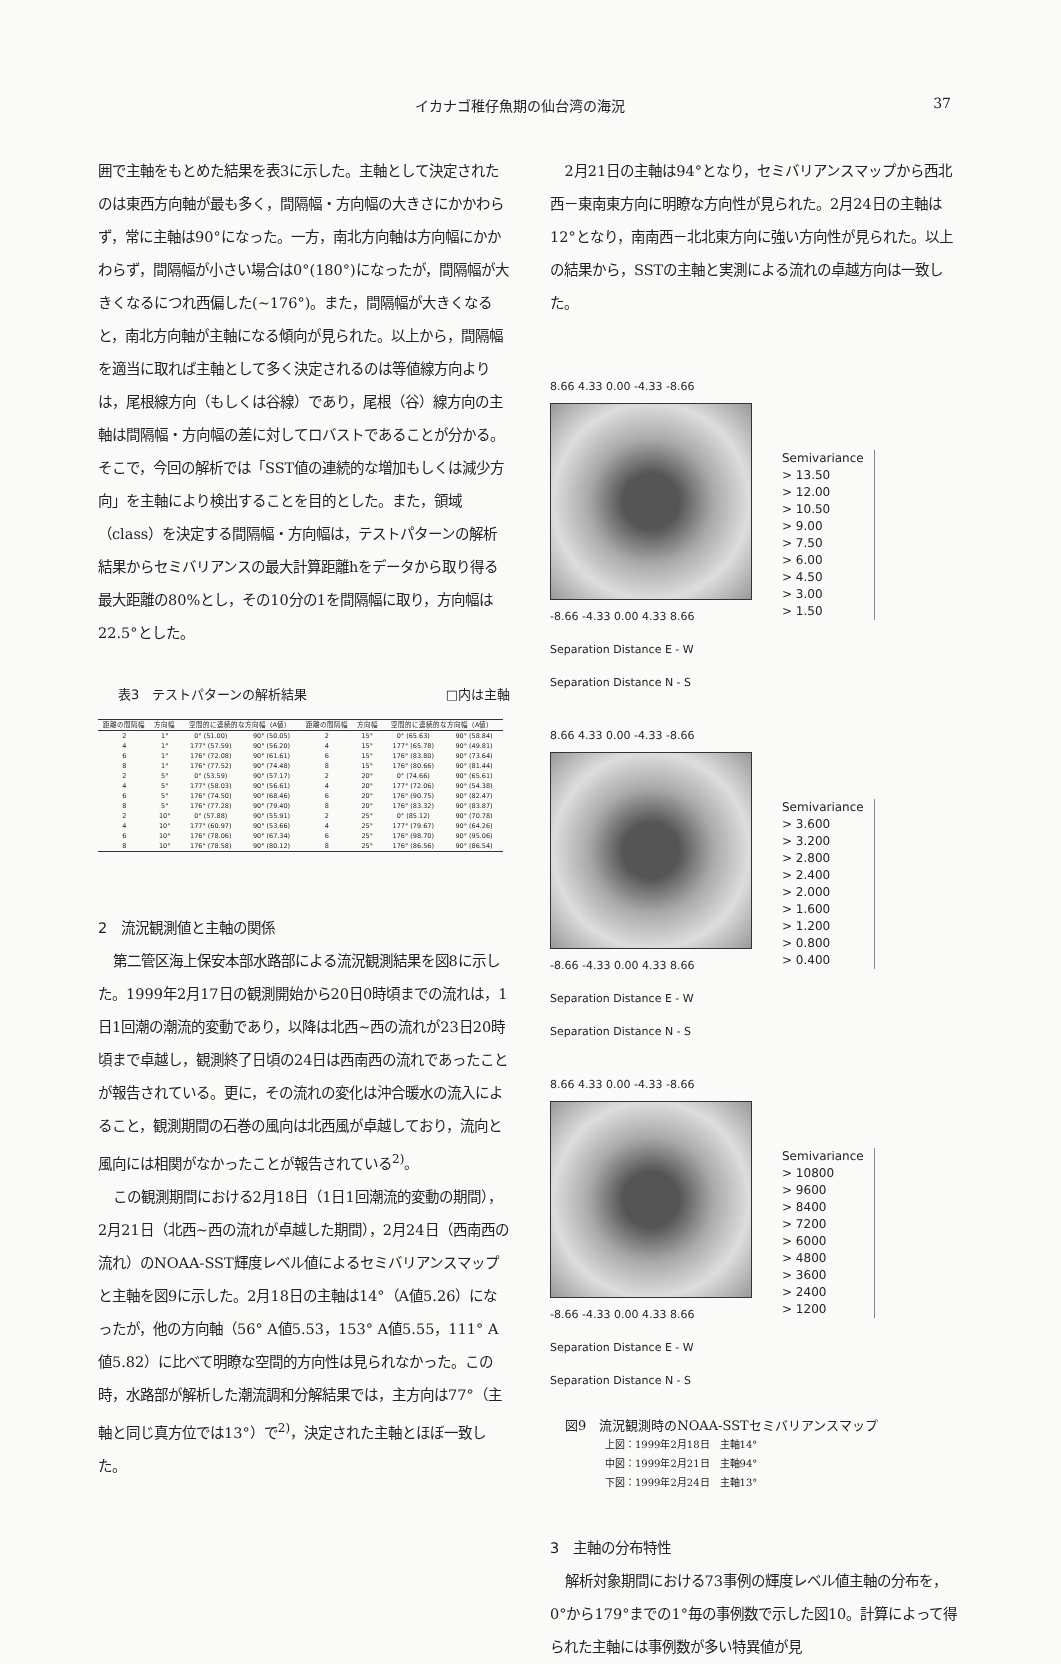イカナゴ稚仔魚期の仙台湾の海況 37
囲で主軸をもとめた結果を表3に示した。主軸として決定されたのは東西方向軸が最も多く，間隔幅・方向幅の大きさにかかわらず，常に主軸は90°になった。一方，南北方向軸は方向幅にかかわらず，間隔幅が小さい場合は0°(180°)になったが，間隔幅が大きくなるにつれ西偏した(~176°)。また，間隔幅が大きくなると，南北方向軸が主軸になる傾向が見られた。以上から，間隔幅を適当に取れば主軸として多く決定されるのは等値線方向よりは，尾根線方向（もしくは谷線）であり，尾根（谷）線方向の主軸は間隔幅・方向幅の差に対してロバストであることが分かる。そこで，今回の解析では「SST値の連続的な増加もしくは減少方向」を主軸により検出することを目的とした。また，領域（class）を決定する間隔幅・方向幅は，テストパターンの解析結果からセミバリアンスの最大計算距離hをデータから取り得る最大距離の80%とし，その10分の1を間隔幅に取り，方向幅は22.5°とした。
表3　テストパターンの解析結果 □内は主軸
| 距離の間隔幅 | 方向幅 | 空間的に連続的な方向幅（A値） | | 距離の間隔幅 | 方向幅 | 空間的に連続的な方向幅（A値） | |
| --- | --- | --- | --- | --- | --- | --- | --- |
| 2 | 1° | 0° (51.00) | 90° (50.05) | 2 | 15° | 0° (65.63) | 90° (58.84) |
| 4 | 1° | 177° (57.59) | 90° (56.20) | 4 | 15° | 177° (65.78) | 90° (49.81) |
| 6 | 1° | 176° (72.08) | 90° (61.61) | 6 | 15° | 176° (83.80) | 90° (73.64) |
| 8 | 1° | 176° (77.52) | 90° (74.48) | 8 | 15° | 176° (80.66) | 90° (81.44) |
| 2 | 5° | 0° (53.59) | 90° (57.17) | 2 | 20° | 0° (74.66) | 90° (65.61) |
| 4 | 5° | 177° (58.03) | 90° (56.61) | 4 | 20° | 177° (72.06) | 90° (54.38) |
| 6 | 5° | 176° (74.50) | 90° (68.46) | 6 | 20° | 176° (90.75) | 90° (82.47) |
| 8 | 5° | 176° (77.28) | 90° (79.40) | 8 | 20° | 176° (83.32) | 90° (83.87) |
| 2 | 10° | 0° (57.88) | 90° (55.91) | 2 | 25° | 0° (85.12) | 90° (70.78) |
| 4 | 10° | 177° (60.97) | 90° (53.66) | 4 | 25° | 177° (79.67) | 90° (64.26) |
| 6 | 10° | 176° (78.06) | 90° (67.34) | 6 | 25° | 176° (98.70) | 90° (95.06) |
| 8 | 10° | 176° (78.58) | 90° (80.12) | 8 | 25° | 176° (86.56) | 90° (86.54) |
2　流況観測値と主軸の関係
第二管区海上保安本部水路部による流況観測結果を図8に示した。1999年2月17日の観測開始から20日0時頃までの流れは，1日1回潮の潮流的変動であり，以降は北西~西の流れが23日20時頃まで卓越し，観測終了日頃の24日は西南西の流れであったことが報告されている。更に，その流れの変化は沖合暖水の流入によること，観測期間の石巻の風向は北西風が卓越しており，流向と風向には相関がなかったことが報告されている<sup>2)</sup>。
この観測期間における2月18日（1日1回潮流的変動の期間），2月21日（北西~西の流れが卓越した期間），2月24日（西南西の流れ）のNOAA-SST輝度レベル値によるセミバリアンスマップと主軸を図9に示した。2月18日の主軸は14°（A値5.26）になったが，他の方向軸（56° A値5.53，153° A値5.55，111° A値5.82）に比べて明瞭な空間的方向性は見られなかった。この時，水路部が解析した潮流調和分解結果では，主方向は77°（主軸と同じ真方位では13°）で<sup>2)</sup>，決定された主軸とほぼ一致した。
2月21日の主軸は94°となり，セミバリアンスマップから西北西－東南東方向に明瞭な方向性が見られた。2月24日の主軸は12°となり，南南西－北北東方向に強い方向性が見られた。以上の結果から，SSTの主軸と実測による流れの卓越方向は一致した。
8.66 4.33 0.00 -4.33 -8.66
-8.66 -4.33 0.00 4.33 8.66
Separation Distance E - W
Separation Distance N - S
Semivariance
> 13.50
> 12.00
> 10.50
> 9.00
> 7.50
> 6.00
> 4.50
> 3.00
> 1.50
8.66 4.33 0.00 -4.33 -8.66
-8.66 -4.33 0.00 4.33 8.66
Separation Distance E - W
Separation Distance N - S
Semivariance
> 3.600
> 3.200
> 2.800
> 2.400
> 2.000
> 1.600
> 1.200
> 0.800
> 0.400
8.66 4.33 0.00 -4.33 -8.66
-8.66 -4.33 0.00 4.33 8.66
Separation Distance E - W
Separation Distance N - S
Semivariance
> 10800
> 9600
> 8400
> 7200
> 6000
> 4800
> 3600
> 2400
> 1200
図9　流況観測時のNOAA-SSTセミバリアンスマップ
上図：1999年2月18日　主軸14°
中図：1999年2月21日　主軸94°
下図：1999年2月24日　主軸13°
3　主軸の分布特性
解析対象期間における73事例の輝度レベル値主軸の分布を，0°から179°までの1°毎の事例数で示した図10。計算によって得られた主軸には事例数が多い特異値が見